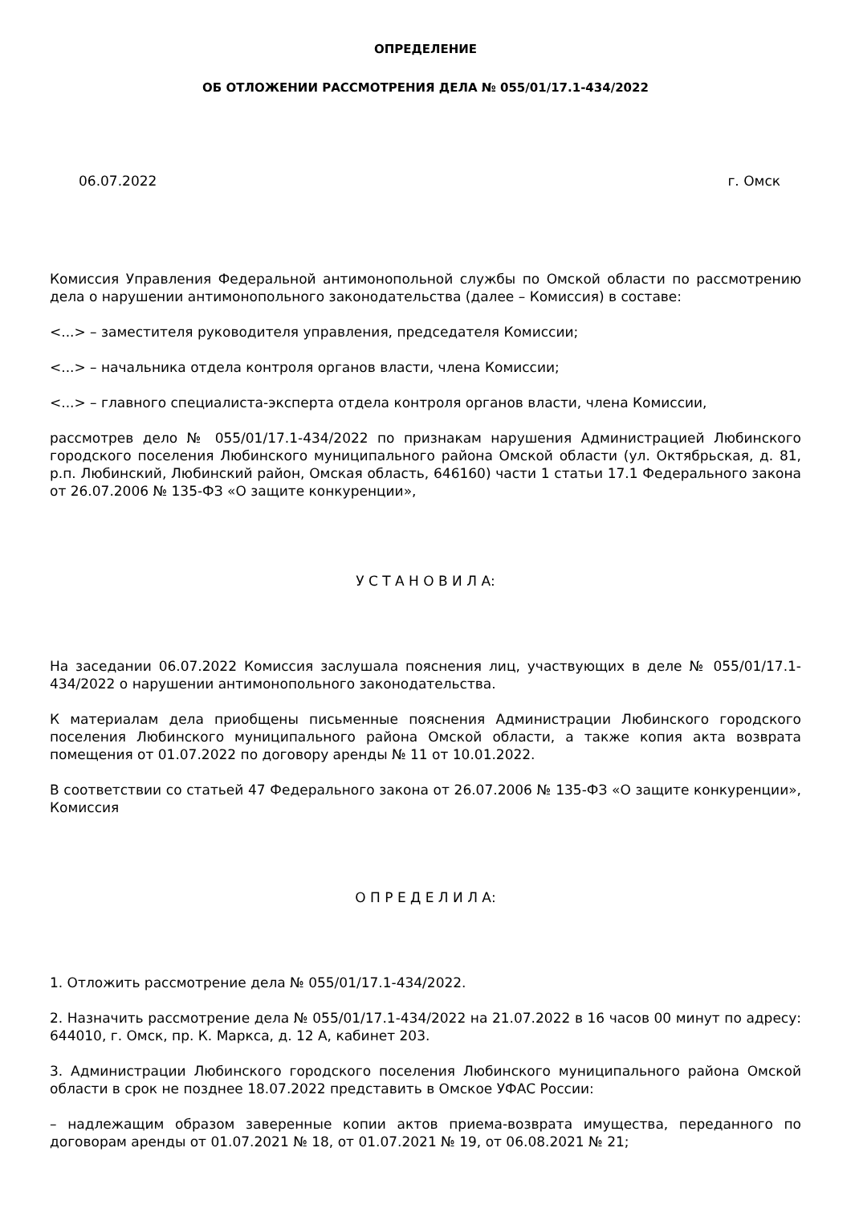ОПРЕДЕЛЕНИЕ
ОБ ОТЛОЖЕНИИ РАССМОТРЕНИЯ ДЕЛА № 055/01/17.1-434/2022
06.07.2022 г. Омск
Комиссия Управления Федеральной антимонопольной службы по Омской области по рассмотрению дела о нарушении антимонопольного законодательства (далее – Комиссия) в составе:
<...> – заместителя руководителя управления, председателя Комиссии;
<...> – начальника отдела контроля органов власти, члена Комиссии;
<...> – главного специалиста-эксперта отдела контроля органов власти, члена Комиссии,
рассмотрев дело № 055/01/17.1-434/2022 по признакам нарушения Администрацией Любинского городского поселения Любинского муниципального района Омской области (ул. Октябрьская, д. 81, р.п. Любинский, Любинский район, Омская область, 646160) части 1 статьи 17.1 Федерального закона от 26.07.2006 № 135-ФЗ «О защите конкуренции»,
У С Т А Н О В И Л А:
На заседании 06.07.2022 Комиссия заслушала пояснения лиц, участвующих в деле № 055/01/17.1-434/2022 о нарушении антимонопольного законодательства.
К материалам дела приобщены письменные пояснения Администрации Любинского городского поселения Любинского муниципального района Омской области, а также копия акта возврата помещения от 01.07.2022 по договору аренды № 11 от 10.01.2022.
В соответствии со статьей 47 Федерального закона от 26.07.2006 № 135-ФЗ «О защите конкуренции», Комиссия
О П Р Е Д Е Л И Л А:
1. Отложить рассмотрение дела № 055/01/17.1-434/2022.
2. Назначить рассмотрение дела № 055/01/17.1-434/2022 на 21.07.2022 в 16 часов 00 минут по адресу: 644010, г. Омск, пр. К. Маркса, д. 12 А, кабинет 203.
3. Администрации Любинского городского поселения Любинского муниципального района Омской области в срок не позднее 18.07.2022 представить в Омское УФАС России:
– надлежащим образом заверенные копии актов приема-возврата имущества, переданного по договорам аренды от 01.07.2021 № 18, от 01.07.2021 № 19, от 06.08.2021 № 21;